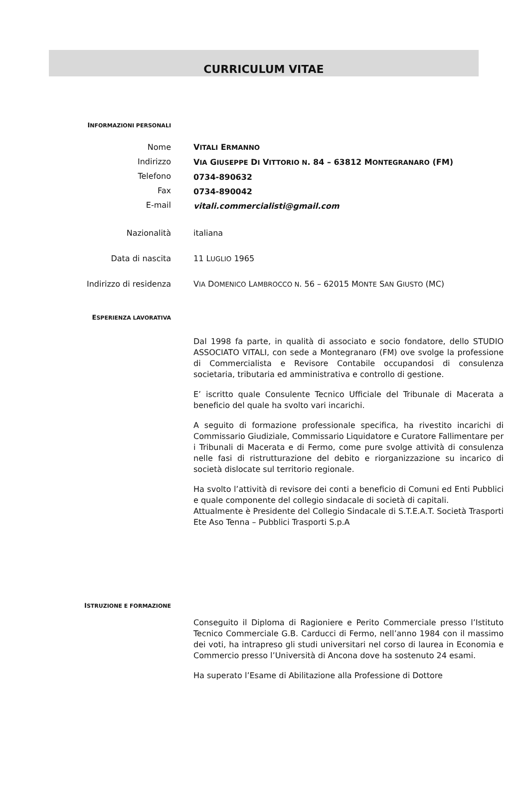CURRICULUM VITAE
INFORMAZIONI PERSONALI
Nome
Indirizzo
Telefono
Fax
E-mail
VITALI ERMANNO
VIA GIUSEPPE DI VITTORIO N. 84 – 63812 MONTEGRANARO (FM)
0734-890632
0734-890042
vitali.commercialisti@gmail.com
Nazionalità italiana
Data di nascita 11 LUGLIO 1965
Indirizzo di residenza VIA DOMENICO LAMBROCCO N. 56 – 62015 MONTE SAN GIUSTO (MC)
ESPERIENZA LAVORATIVA
Dal 1998 fa parte, in qualità di associato e socio fondatore, dello STUDIO ASSOCIATO VITALI, con sede a Montegranaro (FM) ove svolge la professione di Commercialista e Revisore Contabile occupandosi di consulenza societaria, tributaria ed amministrativa e controllo di gestione.
E’ iscritto quale Consulente Tecnico Ufficiale del Tribunale di Macerata a beneficio del quale ha svolto vari incarichi.
A seguito di formazione professionale specifica, ha rivestito incarichi di Commissario Giudiziale, Commissario Liquidatore e Curatore Fallimentare per i Tribunali di Macerata e di Fermo, come pure svolge attività di consulenza nelle fasi di ristrutturazione del debito e riorganizzazione su incarico di società dislocate sul territorio regionale.
Ha svolto l’attività di revisore dei conti a beneficio di Comuni ed Enti Pubblici e quale componente del collegio sindacale di società di capitali.
Attualmente è Presidente del Collegio Sindacale di S.T.E.A.T. Società Trasporti Ete Aso Tenna – Pubblici Trasporti S.p.A
ISTRUZIONE E FORMAZIONE
Conseguito il Diploma di Ragioniere e Perito Commerciale presso l’Istituto Tecnico Commerciale G.B. Carducci di Fermo, nell’anno 1984 con il massimo dei voti, ha intrapreso gli studi universitari nel corso di laurea in Economia e Commercio presso l’Università di Ancona dove ha sostenuto 24 esami.
Ha superato l’Esame di Abilitazione alla Professione di Dottore